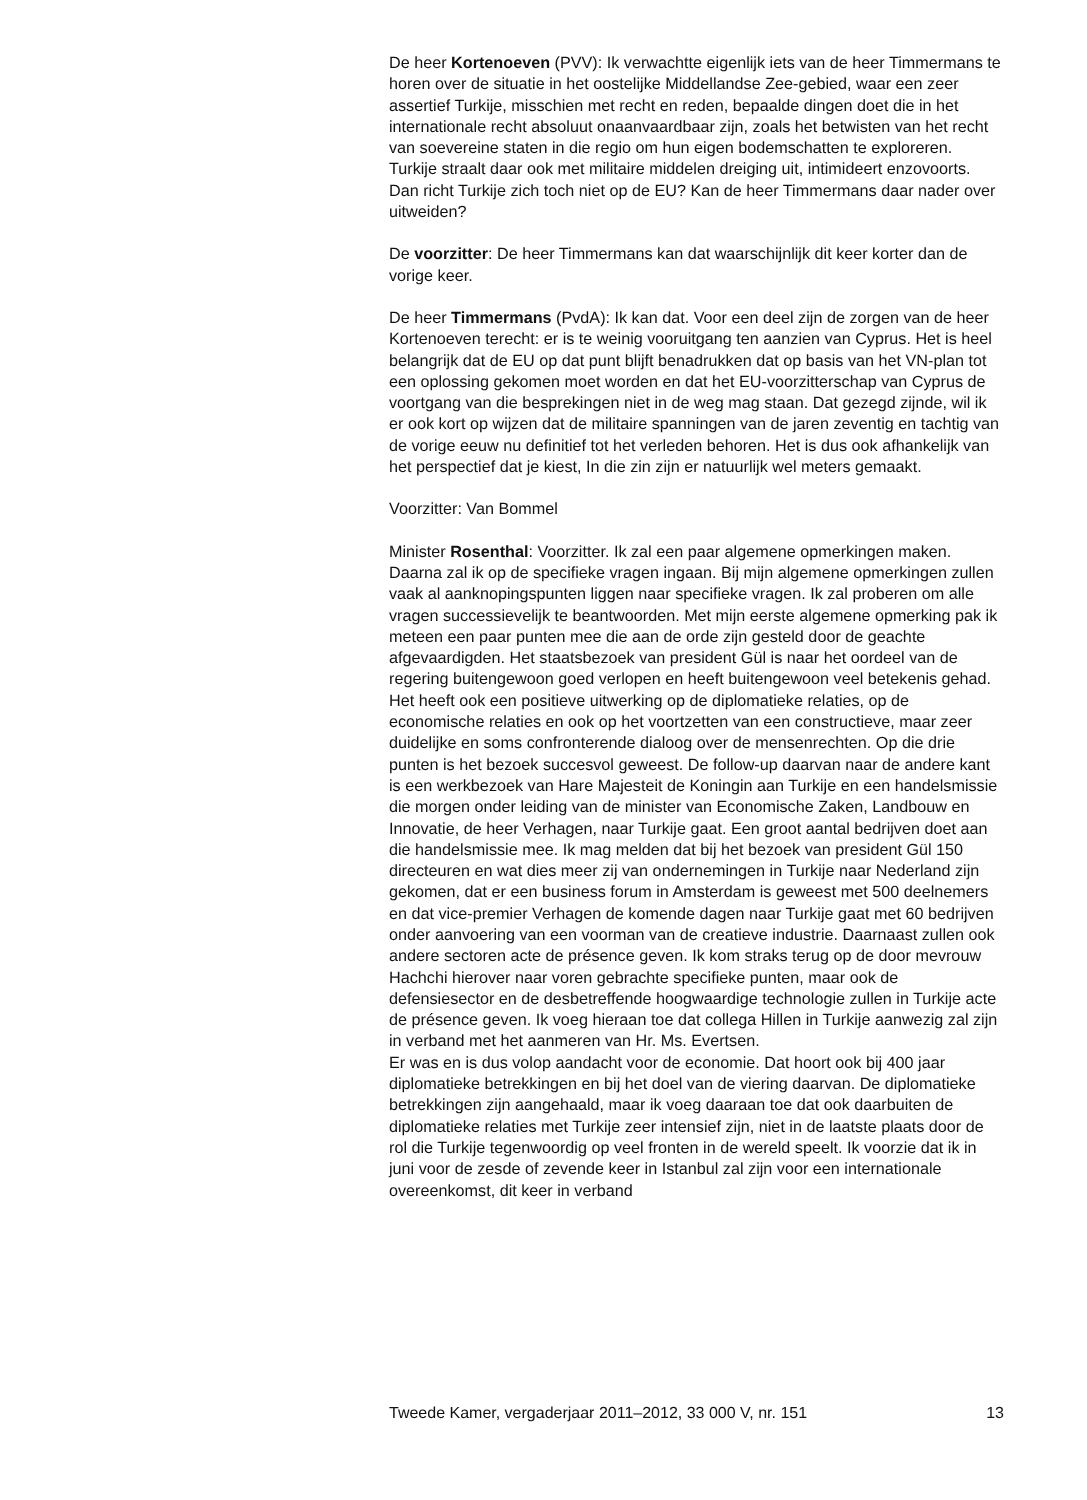De heer Kortenoeven (PVV): Ik verwachtte eigenlijk iets van de heer Timmermans te horen over de situatie in het oostelijke Middellandse Zee-gebied, waar een zeer assertief Turkije, misschien met recht en reden, bepaalde dingen doet die in het internationale recht absoluut onaanvaardbaar zijn, zoals het betwisten van het recht van soevereine staten in die regio om hun eigen bodemschatten te exploreren. Turkije straalt daar ook met militaire middelen dreiging uit, intimideert enzovoorts. Dan richt Turkije zich toch niet op de EU? Kan de heer Timmermans daar nader over uitweiden?
De voorzitter: De heer Timmermans kan dat waarschijnlijk dit keer korter dan de vorige keer.
De heer Timmermans (PvdA): Ik kan dat. Voor een deel zijn de zorgen van de heer Kortenoeven terecht: er is te weinig vooruitgang ten aanzien van Cyprus. Het is heel belangrijk dat de EU op dat punt blijft benadrukken dat op basis van het VN-plan tot een oplossing gekomen moet worden en dat het EU-voorzitterschap van Cyprus de voortgang van die besprekingen niet in de weg mag staan. Dat gezegd zijnde, wil ik er ook kort op wijzen dat de militaire spanningen van de jaren zeventig en tachtig van de vorige eeuw nu definitief tot het verleden behoren. Het is dus ook afhankelijk van het perspectief dat je kiest, In die zin zijn er natuurlijk wel meters gemaakt.
Voorzitter: Van Bommel
Minister Rosenthal: Voorzitter. Ik zal een paar algemene opmerkingen maken. Daarna zal ik op de specifieke vragen ingaan. Bij mijn algemene opmerkingen zullen vaak al aanknopingspunten liggen naar specifieke vragen. Ik zal proberen om alle vragen successievelijk te beantwoorden. Met mijn eerste algemene opmerking pak ik meteen een paar punten mee die aan de orde zijn gesteld door de geachte afgevaardigden. Het staatsbezoek van president Gül is naar het oordeel van de regering buitengewoon goed verlopen en heeft buitengewoon veel betekenis gehad. Het heeft ook een positieve uitwerking op de diplomatieke relaties, op de economische relaties en ook op het voortzetten van een constructieve, maar zeer duidelijke en soms confronterende dialoog over de mensenrechten. Op die drie punten is het bezoek succesvol geweest. De follow-up daarvan naar de andere kant is een werkbezoek van Hare Majesteit de Koningin aan Turkije en een handelsmissie die morgen onder leiding van de minister van Economische Zaken, Landbouw en Innovatie, de heer Verhagen, naar Turkije gaat. Een groot aantal bedrijven doet aan die handelsmissie mee. Ik mag melden dat bij het bezoek van president Gül 150 directeuren en wat dies meer zij van ondernemingen in Turkije naar Nederland zijn gekomen, dat er een business forum in Amsterdam is geweest met 500 deelnemers en dat vice-premier Verhagen de komende dagen naar Turkije gaat met 60 bedrijven onder aanvoering van een voorman van de creatieve industrie. Daarnaast zullen ook andere sectoren acte de présence geven. Ik kom straks terug op de door mevrouw Hachchi hierover naar voren gebrachte specifieke punten, maar ook de defensiesector en de desbetreffende hoogwaardige technologie zullen in Turkije acte de présence geven. Ik voeg hieraan toe dat collega Hillen in Turkije aanwezig zal zijn in verband met het aanmeren van Hr. Ms. Evertsen.
Er was en is dus volop aandacht voor de economie. Dat hoort ook bij 400 jaar diplomatieke betrekkingen en bij het doel van de viering daarvan. De diplomatieke betrekkingen zijn aangehaald, maar ik voeg daaraan toe dat ook daarbuiten de diplomatieke relaties met Turkije zeer intensief zijn, niet in de laatste plaats door de rol die Turkije tegenwoordig op veel fronten in de wereld speelt. Ik voorzie dat ik in juni voor de zesde of zevende keer in Istanbul zal zijn voor een internationale overeenkomst, dit keer in verband
Tweede Kamer, vergaderjaar 2011–2012, 33 000 V, nr. 151 13